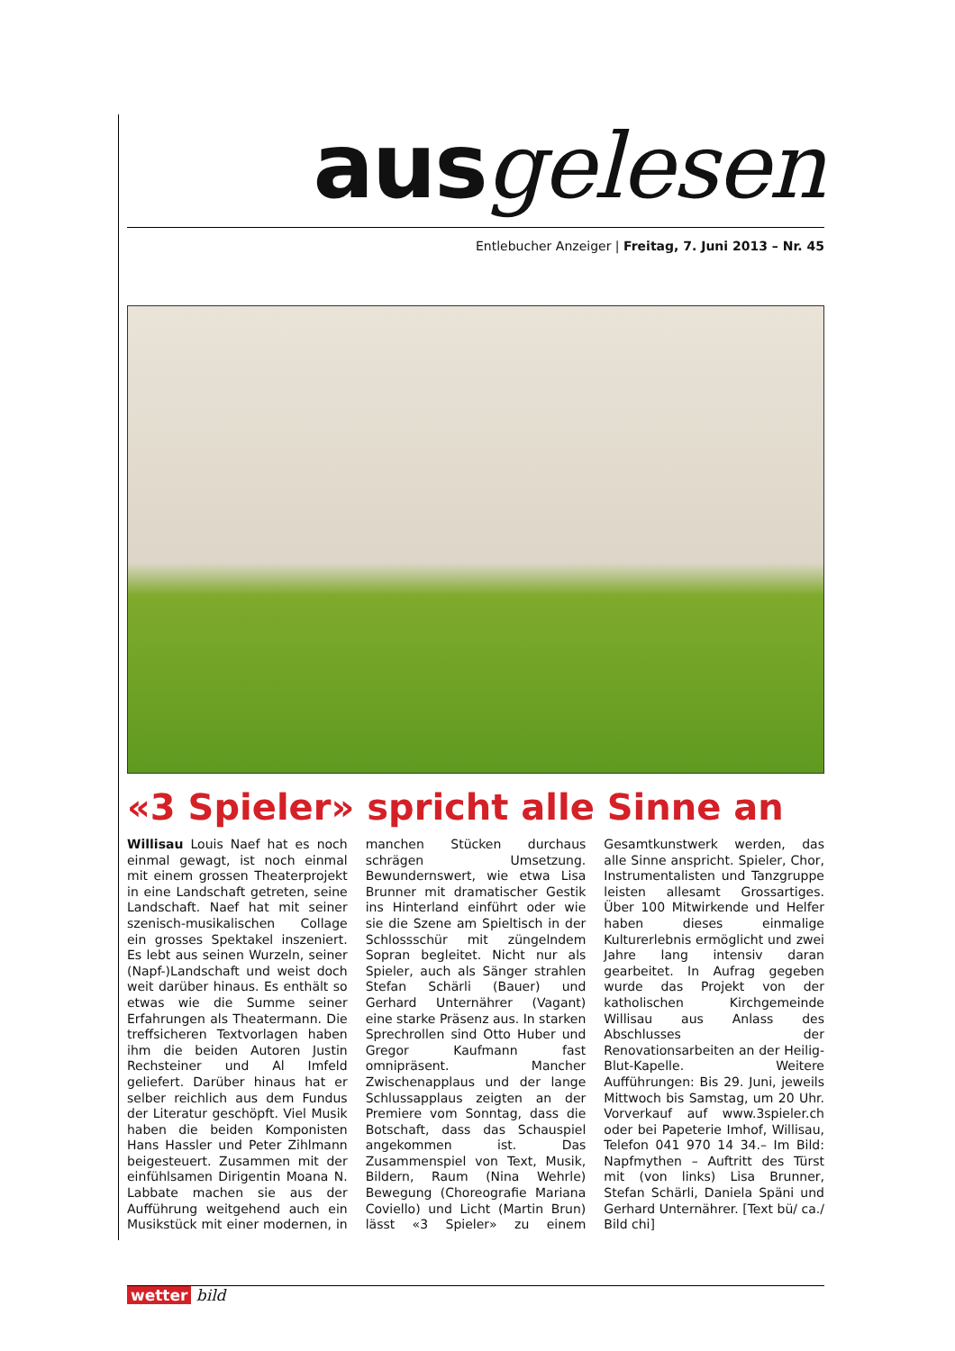ausgelesen
Entlebucher Anzeiger | Freitag, 7. Juni 2013 – Nr. 45
«3 Spieler» spricht alle Sinne an
Willisau Louis Naef hat es noch einmal gewagt, ist noch einmal mit einem grossen Theaterprojekt in eine Landschaft getreten, seine Landschaft. Naef hat mit seiner szenisch-musikalischen Collage ein grosses Spektakel inszeniert. Es lebt aus seinen Wurzeln, seiner (Napf-)Landschaft und weist doch weit darüber hinaus. Es enthält so etwas wie die Summe seiner Erfahrungen als Theatermann. Die treffsicheren Textvorlagen haben ihm die beiden Autoren Justin Rechsteiner und Al Imfeld geliefert. Darüber hinaus hat er selber reichlich aus dem Fundus der Literatur geschöpft. Viel Musik haben die beiden Komponisten Hans Hassler und Peter Zihlmann beigesteuert. Zusammen mit der einfühlsamen Dirigentin Moana N. Labbate machen sie aus der Aufführung weitgehend auch ein Musikstück mit einer modernen, in manchen Stücken durchaus schrägen Umsetzung. Bewundernswert, wie etwa Lisa Brunner mit dramatischer Gestik ins Hinterland einführt oder wie sie die Szene am Spieltisch in der Schlossschür mit züngelndem Sopran begleitet. Nicht nur als Spieler, auch als Sänger strahlen Stefan Schärli (Bauer) und Gerhard Unternährer (Vagant) eine starke Präsenz aus. In starken Sprechrollen sind Otto Huber und Gregor Kaufmann fast omnipräsent. Mancher Zwischenapplaus und der lange Schlussapplaus zeigten an der Premiere vom Sonntag, dass die Botschaft, dass das Schauspiel angekommen ist. Das Zusammenspiel von Text, Musik, Bildern, Raum (Nina Wehrle) Bewegung (Choreografie Mariana Coviello) und Licht (Martin Brun) lässt «3 Spieler» zu einem Gesamtkunstwerk werden, das alle Sinne anspricht. Spieler, Chor, Instrumentalisten und Tanzgruppe leisten allesamt Grossartiges. Über 100 Mitwirkende und Helfer haben dieses einmalige Kulturerlebnis ermöglicht und zwei Jahre lang intensiv daran gearbeitet. In Aufrag gegeben wurde das Projekt von der katholischen Kirchgemeinde Willisau aus Anlass des Abschlusses der Renovationsarbeiten an der Heilig-Blut-Kapelle. Weitere Aufführungen: Bis 29. Juni, jeweils Mittwoch bis Samstag, um 20 Uhr. Vorverkauf auf www.3spieler.ch oder bei Papeterie Imhof, Willisau, Telefon 041 970 14 34.– Im Bild: Napfmythen – Auftritt des Türst mit (von links) Lisa Brunner, Stefan Schärli, Daniela Späni und Gerhard Unternährer. [Text bü/ ca./ Bild chi]
wetter bild